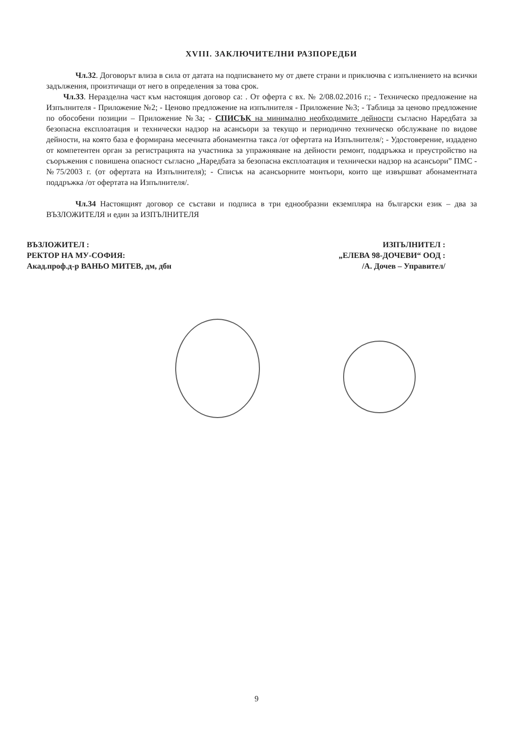XVIII. ЗАКЛЮЧИТЕЛНИ РАЗПОРЕДБИ
Чл.32. Договорът влиза в сила от датата на подписването му от двете страни и приключва с изпълнението на всички задължения, произтичащи от него в определения за това срок.
Чл.33. Неразделна част към настоящия договор са: . От оферта с вх. № 2/08.02.2016 г.; - Техническо предложение на Изпълнителя - Приложение №2; - Ценово предложение на изпълнителя - Приложение №3; - Таблица за ценово предложение по обособени позиции – Приложение №3а; - СПИСЪК на минимално необходимите дейности съгласно Наредбата за безопасна експлоатация и технически надзор на асансьори за текущо и периодично техническо обслужване по видове дейности, на която база е формирана месечната абонаментна такса /от офертата на Изпълнителя/; - Удостоверение, издадено от компетентен орган за регистрацията на участника за упражняване на дейности ремонт, поддръжка и преустройство на съоръжения с повишена опасност съгласно „Наредбата за безопасна експлоатация и технически надзор на асансьори” ПМС - №75/2003 г. (от офертата на Изпълнителя); - Списък на асансьорните монтьори, които ще извършват абонаментната поддръжка /от офертата на Изпълнителя/.
Чл.34 Настоящият договор се състави и подписа в три еднообразни екземпляра на български език – два за ВЪЗЛОЖИТЕЛЯ и един за ИЗПЪЛНИТЕЛЯ
ВЪЗЛОЖИТЕЛ :
РЕКТОР НА МУ-СОФИЯ:
Акад.проф.д-р ВАНЬО МИТЕВ, дм, дбн
ИЗПЪЛНИТЕЛ :
„ЕЛЕВА 98-ДОЧЕВИ“ ООД :
/А. Дочев – Управител/
9